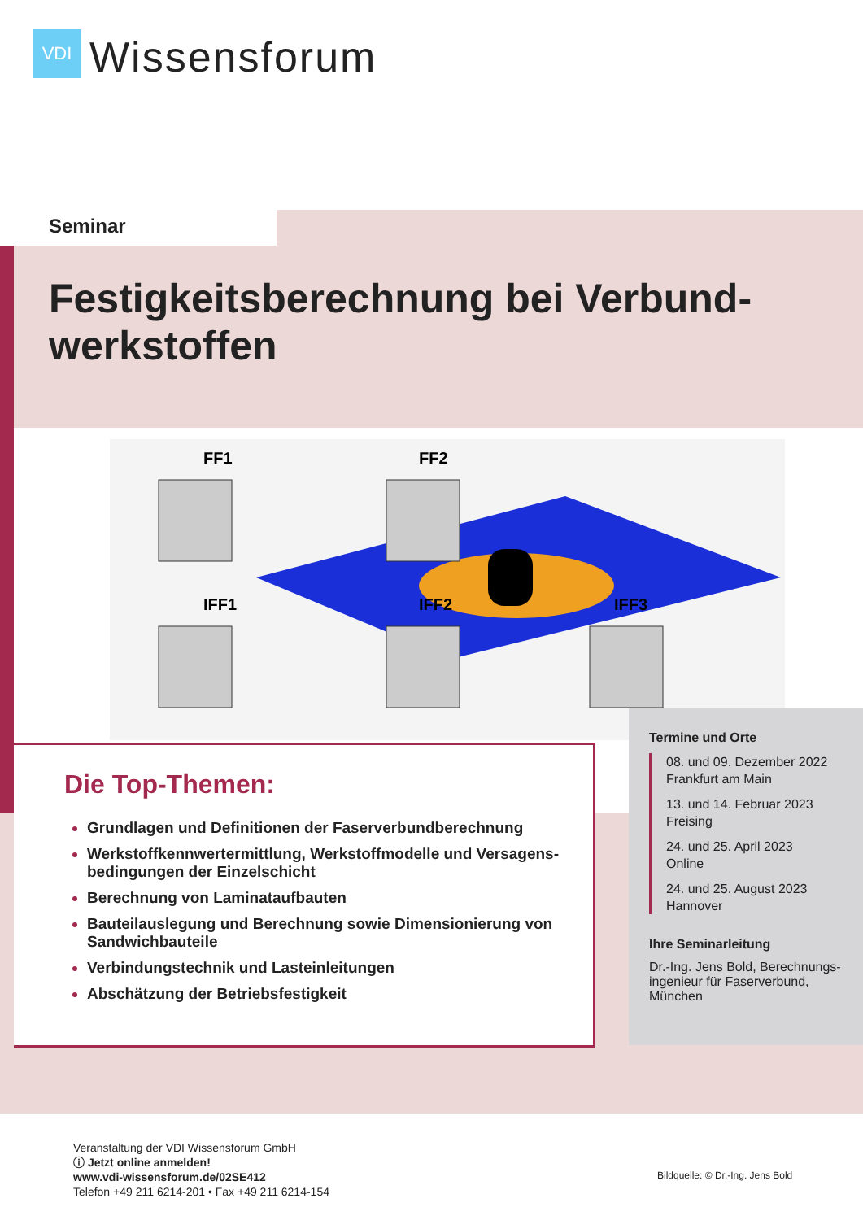VDI
Wissensforum
Seminar
Festigkeitsberechnung bei Verbund-
werkstoffen
FF1
FF2
IFF1
IFF2
IFF3
Die Top-Themen:
Grundlagen und Definitionen der Faserverbundberechnung
Werkstoffkennwertermittlung, Werkstoffmodelle und Versagens-bedingungen der Einzelschicht
Berechnung von Laminataufbauten
Bauteilauslegung und Berechnung sowie Dimensionierung von Sandwichbauteile
Verbindungstechnik und Lasteinleitungen
Abschätzung der Betriebsfestigkeit
Termine und Orte
08. und 09. Dezember 2022
Frankfurt am Main
13. und 14. Februar 2023
Freising
24. und 25. April 2023
Online
24. und 25. August 2023
Hannover
Ihre Seminarleitung
Dr.-Ing. Jens Bold, Berechnungs-ingenieur für Faserverbund, München
Veranstaltung der VDI Wissensforum GmbH
ⓘ Jetzt online anmelden!
www.vdi-wissensforum.de/02SE412
Telefon +49 211 6214-201 • Fax +49 211 6214-154
Bildquelle: © Dr.-Ing. Jens Bold